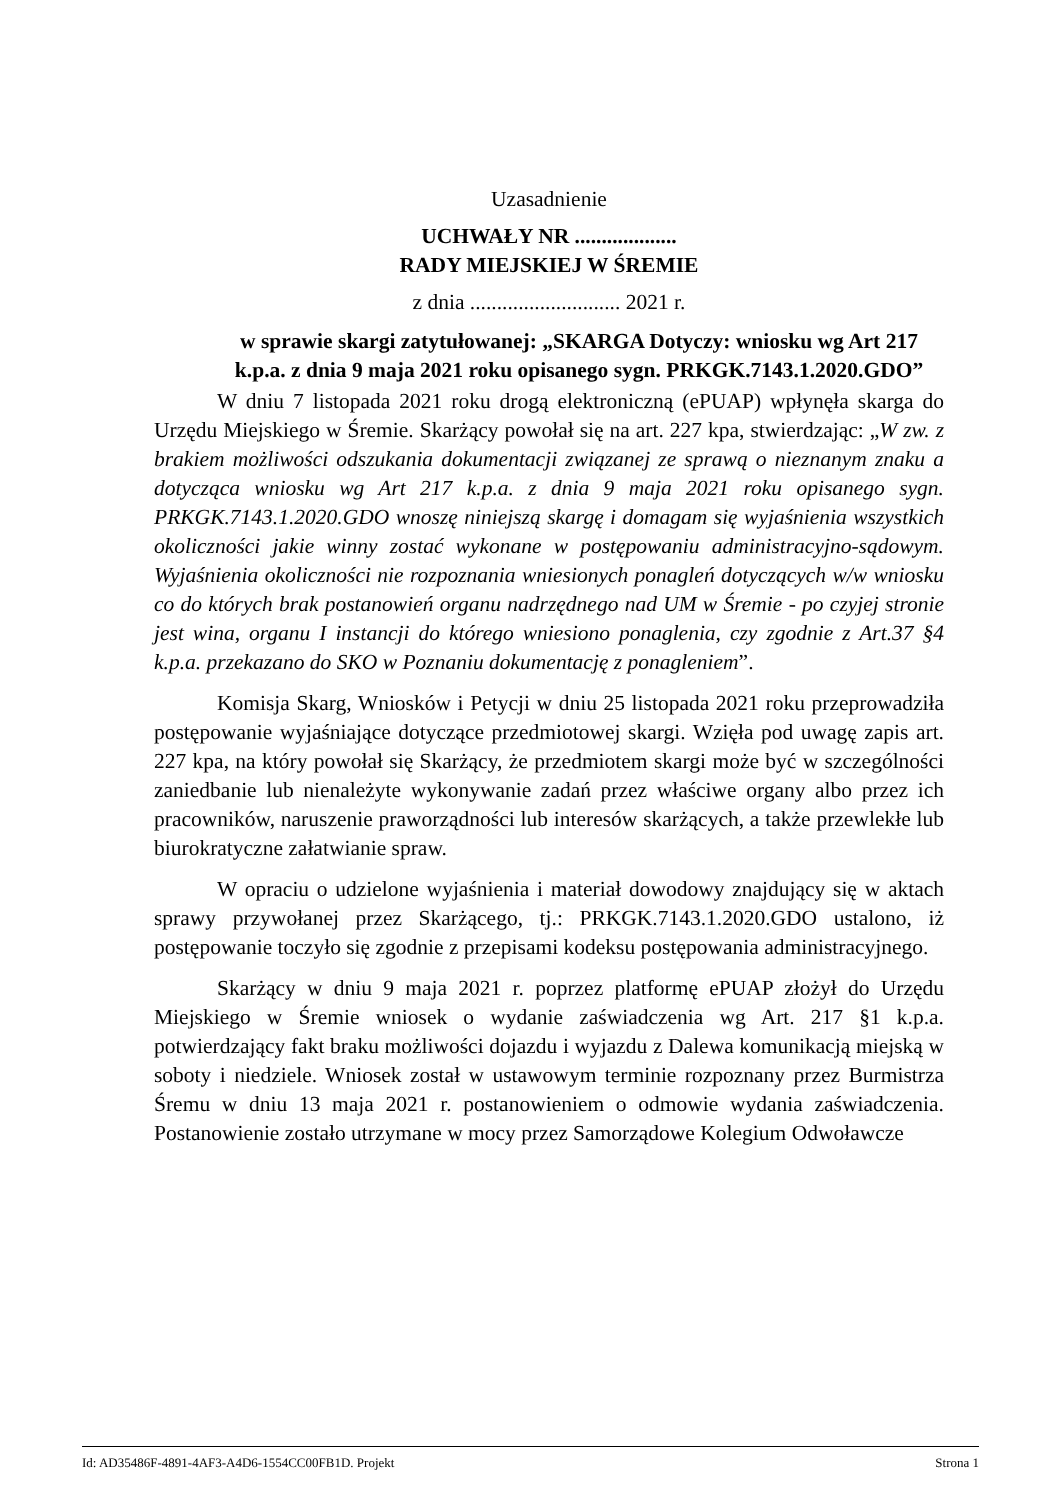Uzasadnienie
UCHWAŁY NR ...................
RADY MIEJSKIEJ W ŚREMIE
z dnia ............................ 2021 r.
w sprawie skargi zatytułowanej: „SKARGA Dotyczy: wniosku wg Art 217 k.p.a. z dnia 9 maja 2021 roku opisanego sygn. PRKGK.7143.1.2020.GDO”
W dniu 7 listopada 2021 roku drogą elektroniczną (ePUAP) wpłynęła skarga do Urzędu Miejskiego w Śremie. Skarżący powołał się na art. 227 kpa, stwierdzając: „W zw. z brakiem możliwości odszukania dokumentacji związanej ze sprawą o nieznanym znaku a dotycząca wniosku wg Art 217 k.p.a. z dnia 9 maja 2021 roku opisanego sygn. PRKGK.7143.1.2020.GDO wnoszę niniejszą skargę i domagam się wyjaśnienia wszystkich okoliczności jakie winny zostać wykonane w postępowaniu administracyjno-sądowym. Wyjaśnienia okoliczności nie rozpoznania wniesionych ponagleń dotyczących w/w wniosku co do których brak postanowień organu nadrzędnego nad UM w Śremie - po czyjej stronie jest wina, organu I instancji do którego wniesiono ponaglenia, czy zgodnie z Art.37 §4 k.p.a. przekazano do SKO w Poznaniu dokumentację z ponagleniem”.
Komisja Skarg, Wniosków i Petycji w dniu 25 listopada 2021 roku przeprowadziła postępowanie wyjaśniające dotyczące przedmiotowej skargi. Wzięła pod uwagę zapis art. 227 kpa, na który powołał się Skarżący, że przedmiotem skargi może być w szczególności zaniedbanie lub nienależyte wykonywanie zadań przez właściwe organy albo przez ich pracowników, naruszenie praworządności lub interesów skarżących, a także przewlekłe lub biurokratyczne załatwianie spraw.
W opraciu o udzielone wyjaśnienia i materiał dowodowy znajdujący się w aktach sprawy przywołanej przez Skarżącego, tj.: PRKGK.7143.1.2020.GDO ustalono, iż postępowanie toczyło się zgodnie z przepisami kodeksu postępowania administracyjnego.
Skarżący w dniu 9 maja 2021 r. poprzez platformę ePUAP złożył do Urzędu Miejskiego w Śremie wniosek o wydanie zaświadczenia wg Art. 217 §1 k.p.a. potwierdzający fakt braku możliwości dojazdu i wyjazdu z Dalewa komunikacją miejską w soboty i niedziele. Wniosek został w ustawowym terminie rozpoznany przez Burmistrza Śremu w dniu 13 maja 2021 r. postanowieniem o odmowie wydania zaświadczenia. Postanowienie zostało utrzymane w mocy przez Samorządowe Kolegium Odwoławcze
Id: AD35486F-4891-4AF3-A4D6-1554CC00FB1D. Projekt Strona 1